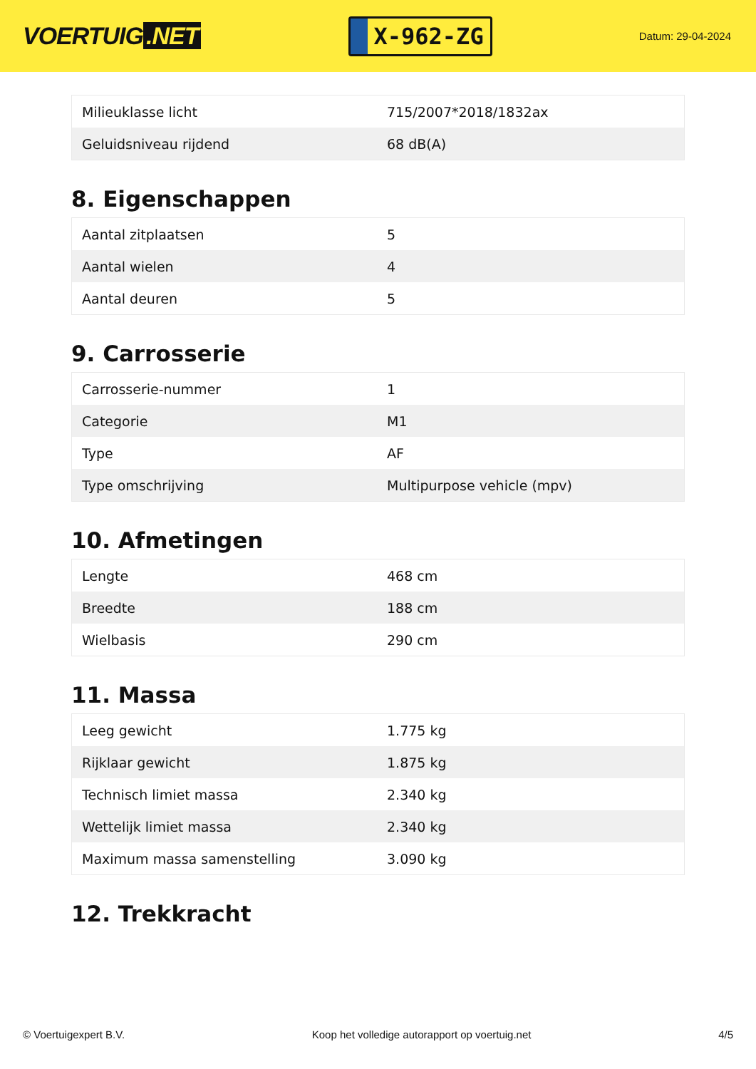VOERTUIG.NET
X-962-ZG
Datum: 29-04-2024
| Milieuklasse licht | 715/2007*2018/1832ax |
| Geluidsniveau rijdend | 68 dB(A) |
8. Eigenschappen
| Aantal zitplaatsen | 5 |
| Aantal wielen | 4 |
| Aantal deuren | 5 |
9. Carrosserie
| Carrosserie-nummer | 1 |
| Categorie | M1 |
| Type | AF |
| Type omschrijving | Multipurpose vehicle (mpv) |
10. Afmetingen
| Lengte | 468 cm |
| Breedte | 188 cm |
| Wielbasis | 290 cm |
11. Massa
| Leeg gewicht | 1.775 kg |
| Rijklaar gewicht | 1.875 kg |
| Technisch limiet massa | 2.340 kg |
| Wettelijk limiet massa | 2.340 kg |
| Maximum massa samenstelling | 3.090 kg |
12. Trekkracht
© Voertuigexpert B.V. Koop het volledige autorapport op voertuig.net 4/5